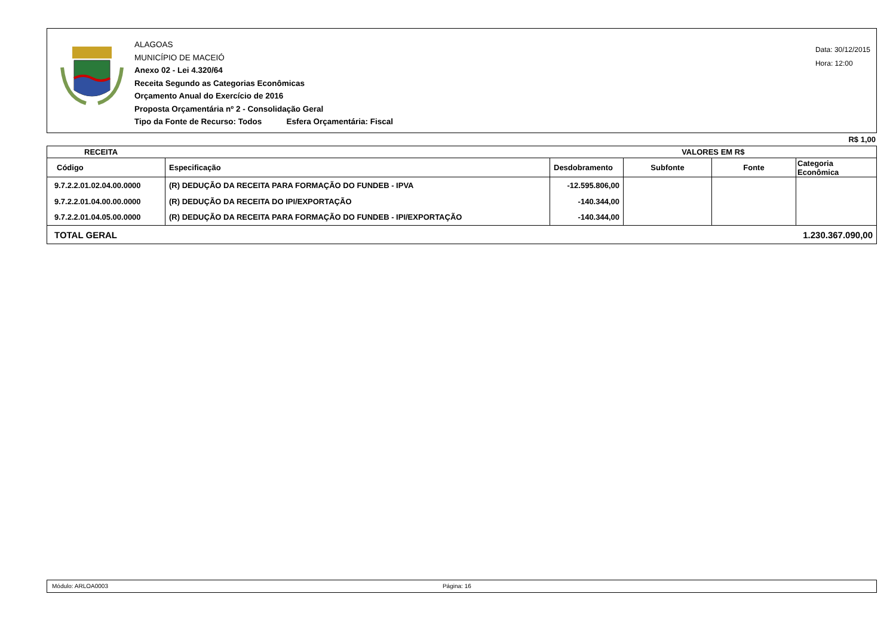ALAGOAS
MUNICÍPIO DE MACEIÓ
Anexo 02 - Lei 4.320/64
Receita Segundo as Categorias Econômicas
Orçamento Anual do Exercício de 2016
Proposta Orçamentária nº 2 - Consolidação Geral
Tipo da Fonte de Recurso: Todos Esfera Orçamentária: Fiscal
Data: 30/12/2015
Hora: 12:00
R$ 1,00
| RECEITA | | VALORES EM R$ | | | |
| --- | --- | --- | --- | --- | --- |
| Código | Especificação | Desdobramento | Subfonte | Fonte | Categoria Econômica |
| 9.7.2.2.01.02.04.00.0000 | (R) DEDUÇÃO DA RECEITA PARA FORMAÇÃO DO FUNDEB - IPVA | -12.595.806,00 | | | |
| 9.7.2.2.01.04.00.00.0000 | (R) DEDUÇÃO DA RECEITA DO IPI/EXPORTAÇÃO | -140.344,00 | | | |
| 9.7.2.2.01.04.05.00.0000 | (R) DEDUÇÃO DA RECEITA PARA FORMAÇÃO DO FUNDEB - IPI/EXPORTAÇÃO | -140.344,00 | | | |
| TOTAL GERAL | | 1.230.367.090,00 | | | |
Módulo: ARLOA0003 Página: 16